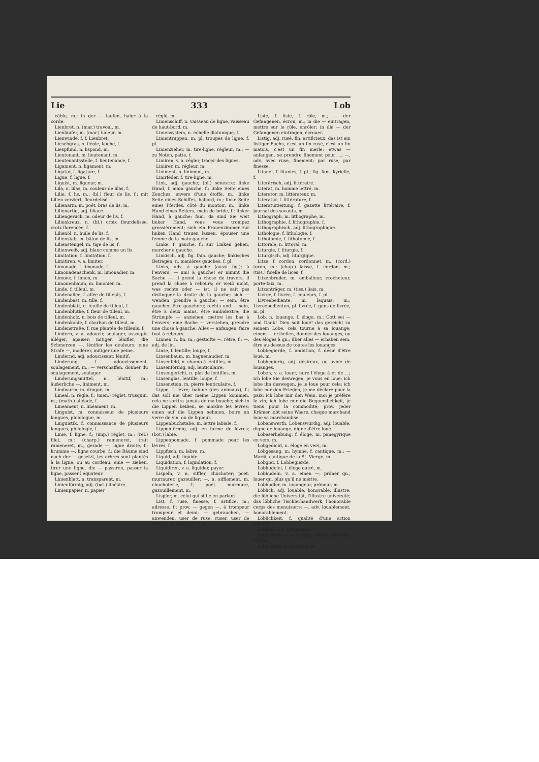Lie 333 Lob
câble, m.; in der — laufen, haler à la corde.
Lienbret, n. (mar.) travoul, m.
Lienläufer, m. (mar.) haleur, m.
Lienwinde, f. f. Lienbret.
Liesch­gras, n. fléole, laîche, f.
Liespfund, n. lispond, m.
Lieutenant, m. lieutenant, m.
Lieutenantsstelle, f. lieutenance, f.
Ligament, n. ligament, m.
Ligatur, f. ligature, f.
Ligue, f. ligue, f.
Liguist, m. ligueur, m.
Lila, n. lilas, m. couleur de lilas, f.
Lilie, f. lis, m.; (bl.) fleur de lis, f.; mit Lilien verziert, fleurdelisé.
Lilienarm, m. poét. bras de lis, m.
Lilienartig, adj. liliacé.
Liliengeruch, m. odeur de lis, f.
Lilienkreuz, n. (bl.) croix fleurdelisée, croix florencée, f.
Lilienöl, n. huile de lis, f.
Lilienstab, m. bâton de lis, m.
Lilienstengel, m. tige de lis, f.
Lilienweiß, adj. blanc comme un lis.
Limitation, f. limitation, f.
Limitiren, v. a. limiter.
Limonade, f. limonade, f.
Limonadenschenk, m. limonadier, m.
Limone, f. limon, m.
Limonenbaum, m. limonier, m.
Linde, f. tilleul, m.
Lindenallee, f. allée de tilleuls, f.
Lindenbast, m. tille, f.
Lindenblatt, n. feuille de tilleul, f.
Lindenblüthe, f. fleur de tilleul, m.
Lindenholz, n. bois de tilleul, m.
Lindenkohle, f. charbon de tilleul, m.
Lindenstraße, f. rue plantée de tilleuls, f.
Lindern, v. a. adoucir, soulager, assoupir, alléger, apaiser; mitiger, lénifier; die Schmerzen —, lénifier les douleurs; eine Strafe —, modérer, mitiger une peine.
Lindernd, adj. adoucissant; lénitif.
Linderung, f. adoucissement, soulagement, m.; — verschaffen, donner du soulagement, soulager.
Linderungsmittel, n. lénitif, m.; äußerliche —, liniment, m.
Lindwurm, m. dragon, m.
Lineal, n. règle, f.; (men.) réglet, trusquin, m.; (math.) alidade, f.
Lineament, n. linéament, m.
Linguist, m. connaisseur de plusieurs langues, philologue, m.
Linguistik, f. connaissance de plusieurs langues, philologie, f.
Linie, f. ligne, f.; (imp.) réglet, m.; (rel.) filet, m.; (charp.) rameneret, trait rameneret, m.; gerade —, ligne droite, f.; krumme —, ligne courbe, f.; die Bäume sind nach der — gesetzt, les arbres sont plantés à la ligne, ou au cordeau; eine — ziehen, tirer une ligne, die — passiren, passer la ligne, passer l'équateur.
Linienblatt, n. transparent, m.
Linienförmig, adj. (bot.) linéaire.
Linienpapier, n. papier
réglé, m.
Linienschiff, n. vaisseau de ligne, vaisseau de haut-bord, m.
Liniensystem, n. échelle diatonique, f.
Linientruppen, m. pl. troupes de ligne, f. pl.
Linienzieher, m. tire-ligne, régleur, m.; — zu Noten, patte, f.
Liniiren, v. a. régler, tracer des lignes.
Liniirer, m. régleur, m.
Liniment, n. liniment, m.
Linirfeder, f. tire-ligne, m.
Link, adj. gauche; (bl.) sénestre; linke Hand, f. main gauche, f.; linke Seite eines Zeuches, envers d'une étoffe, m.; linke Seite eines Schiffes, babord, m.; linke Seite eines Pferdes, côté du montoir, m.; linke Hand eines Reiters, main de bride, f.; linker Hand, à gauche; fam. da sind Sie weit linker Hand, vous vous trompez grossièrement; sich ein Frauenzimmer zur linken Hand trauen lassen, épouser une femme de la main gauche.
Linke, f. gauche, f.; zur Linken gehen, marcher à gauche.
Linkisch, adj. fig. fam. gauche; linkisches Betragen, n. manières gauches, f. pl.
Links, adv. à gauche (aussi fig.); à l'envers; — um! à gauche! er nimmt die Sache —, il prend la chose de travers, il prend la chose à rebours; er weiß nicht, was rechts oder — ist, il ne sait pas distinguer la droite de la gauche; sich — wenden, prendre à gauche; — sein, être gaucher, être gauchère; rechts und — sein, être à deux mains, être ambidextre; die Strümpfe — anziehen, mettre les bas à l'envers; eine Sache — verstehen, prendre une chose à gauche; Alles — anfangen, faire tout à rebours.
Linnen, n. lin, m.; gesteifte —, rètre, f.; —, adj. de lin.
Linse, f. lentille; loupe, f.
Linsenbaum, m. baguenaudier, m.
Linsenfeld, n. champ à lentilles, m.
Linsenförmig, adj. lenticulaire.
Linsengericht, n. plat de lentilles, m.
Linsenglas, lentille, loupe, f.
Linsenstein, m. pierre lenticulaire, f.
Lippe, f. lèvre; babine (des animaux), f.; das soll nie über meine Lippen kommen, cela ne sortira jamais de ma bouche; sich in die Lippen beißen, se mordre les lèvres; einen auf die Lippen nehmen, boire un verre de vin, ou de liqueur.
Lippenbuchstabe, m. lettre labiale, f.
Lippenförmig, adj. en forme de lèvres; (bot.) labié.
Lippenpomade, f. pommade pour les lèvres, f.
Lippfisch, m. labre, m.
Liquid, adj. liquide.
Liquidation, f. liquidation, f.
Liquidiren, v. a. liquider, payer.
Lispeln, v. n. siffler, chuchoter; poét. murmurer, gazouiller; —, n. sifflement, m. chuchoterie, f.; poét. murmure, gazouillement, m.
Lispler, m. celui qui siffle en parlant.
List, f. ruse, finesse, f. artifice, m.; adresse, f.; prov. — gegen —, à trompeur trompeur et demi; — gebrauchen, — anwenden, user de ruse, ruser, user de finesse, se servir de ruse.
Liste, f. liste, f. rôle, m.; — der Gefangenen, écrou, m.; in die — eintragen, mettre sur le rôle, enrôler; in die — der Gefangenen eintragen, écrouer.
Listig, adj. rusé, fin, artificieux; das ist ein listiger Fuchs, c'est un fin rusé, c'est un fin matois, c'est un fin merle; etwas — anfangen, se prendre finement pour ...; —, adv. avec ruse, finement; par ruse, par finesse.
Litanei, f. litanies, f. pl.; fig. fam. kyrielle, f.
Literärisch, adj. littéraire.
Literat, m. homme lettré, m.
Literator, m. littérateur, m.
Literatur, f. littérature, f.
Literaturzeitung, f. gazette littéraire, f. journal des savants, m.
Lithograph, m. lithographe, m.
Lithographie, f. lithographie, f.
Lithographisch, adj. lithographique.
Lithologie, f. lithologie, f.
Lithotomie, f. lithotomie, f.
Littorale, n. littoral, m.
Liturgie, f. liturgie, f.
Liturgisch, adj. liturgique.
Litze, f. cordon, cordonnet, m.; (cord.) toron, m.; (chap.) laisse, f. cordon, m.; (tiss.) ficelle de lices, f.
Litzenbruder, m. emballeur, crocheteur, porte-faix, m.
Litzenträger, m. (tiss.) liais, m.
Livree, f. livrée, f. couleurs, f. pl.
Livreebediente, m. laquais, m.; Livreebedienten, pl. livrée, f. gens de livrée, m. pl.
Lob, n. louange, f. éloge, m.; Gott sei — und Dank! Dieu soit loué! das gereicht zu seinem Lobe, cela tourne à sa louange; einem — ertheilen, donner des louanges, ou des éloges à qn.; über alles — erhaben sein, être au-dessus de toutes les louanges.
Lobbegierde, f. ambition, f. désir d'être loué, m.
Lobbegierig, adj. désireux, ou avide de louanges.
Loben, v. a. louer, faire l'éloge à et de ...; ich lobe Sie deswegen, je vous en loue; ich lobe ihn deswegen, je le loue pour cela; ich lobe mir den Frieden, je me déclare pour la paix; ich lobe mir den Wein, moi je préfère le vin; ich lobe mir die Bequemlichkeit, je tiens pour la commodité; prov. jeder Krämer lobt seine Waare, chaque marchand loue sa marchandise.
Lobenswerth, Lobenswürdig, adj. louable, digne de louange, digne d'être loué.
Lobeserhebung, f. éloge, m. panegyrique en vers, m.
Lobgedicht, n. éloge en vers, m.
Lobgesang, m. hymne, f. cantique, m.; — Mariä, cantique de la St. Vierge, m.
Lobgier, f. Lobbegierde.
Lobhudelei, f. éloge outré, m.
Lobhudeln, v. a. einen —, prôner qn., louer qn. plus qu'il ne mérite.
Lobhudler, m. louangeur, prôneur, m.
Löblich, adj. louable, honorable, illustre; die löbliche Universität, l'illustre université; das löbliche Tischlerhandwerk, l'honorable corps des menuisiers; —, adv. louablement, honorablement.
Löblichkeit, f. qualité d'une action louable, f.
Loblied, n. f. Lobgesang.
Lobpreisen, v. a. prôner, vanter; glorifier, exalter.
Lobpreiser, m. prôneur, m.